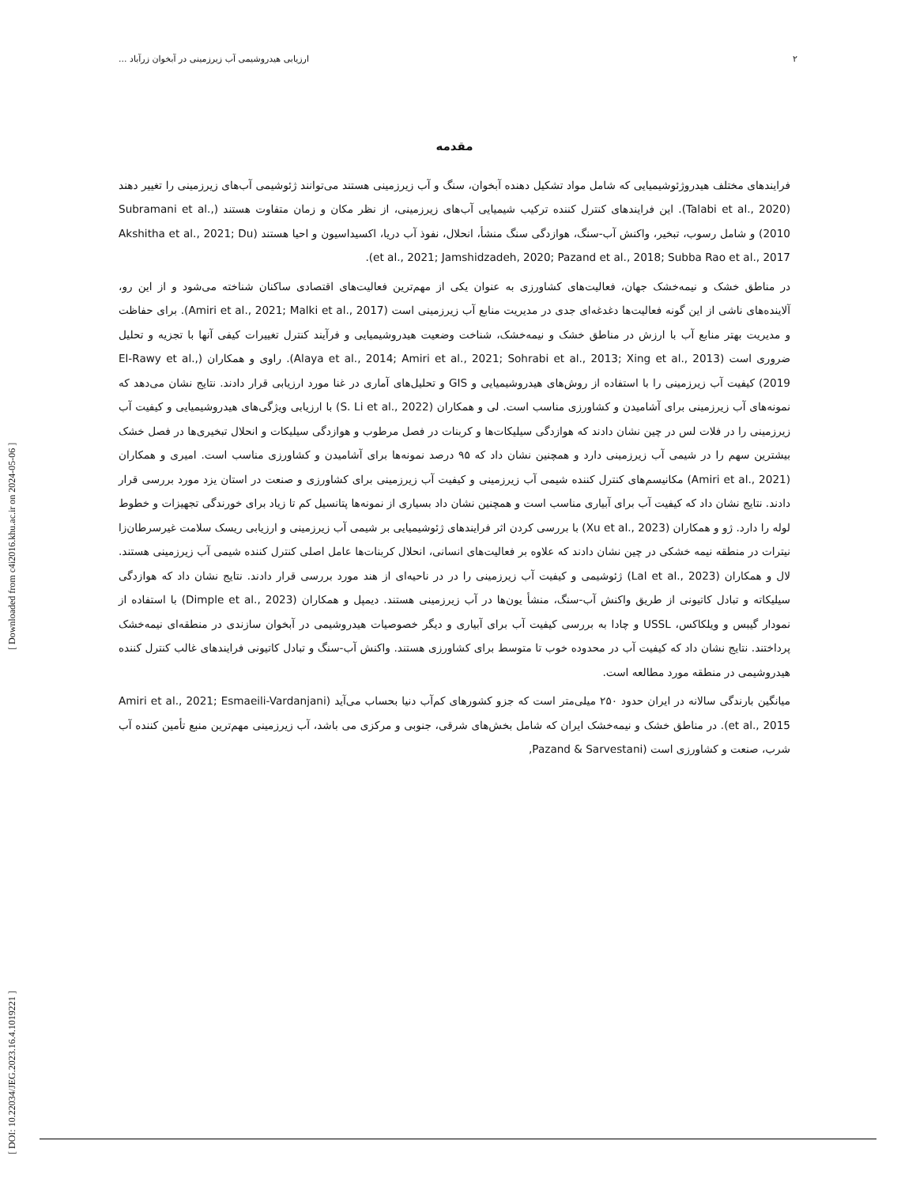۲ ارزیابی هیدروشیمی آب زیرزمینی در آبخوان زرآباد ...
[ DOI: 10.22034/JEG.2023.16.4.1019221 ] [ Downloaded from c4i2016.khu.ac.ir on 2024-05-06 ]
مقدمه
فرایندهای مختلف هیدروژئوشیمیایی که شامل مواد تشکیل دهنده آبخوان، سنگ و آب زیرزمینی هستند می‌توانند ژئوشیمی آب‌های زیرزمینی را تغییر دهند (Talabi et al., 2020). این فرایندهای کنترل کننده ترکیب شیمیایی آب‌های زیرزمینی، از نظر مکان و زمان متفاوت هستند (Subramani et al., 2010) و شامل رسوب، تبخیر، واکنش آب-سنگ، هوازدگی سنگ منشأ، انحلال، نفوذ آب دریا، اکسیداسیون و احیا هستند (Akshitha et al., 2021; Du et al., 2021; Jamshidzadeh, 2020; Pazand et al., 2018; Subba Rao et al., 2017).
در مناطق خشک و نیمه‌خشک جهان، فعالیت‌های کشاورزی به عنوان یکی از مهم‌ترین فعالیت‌های اقتصادی ساکنان شناخته می‌شود و از این رو، آلاینده‌های ناشی از این گونه فعالیت‌ها دغدغه‌ای جدی در مدیریت منابع آب زیرزمینی است (Amiri et al., 2021; Malki et al., 2017). برای حفاظت و مدیریت بهتر منابع آب با ارزش در مناطق خشک و نیمه‌خشک، شناخت وضعیت هیدروشیمیایی و فرآیند کنترل تغییرات کیفی آنها با تجزیه و تحلیل ضروری است (Alaya et al., 2014; Amiri et al., 2021; Sohrabi et al., 2013; Xing et al., 2013). راوی و همکاران (El-Rawy et al., 2019) کیفیت آب زیرزمینی را با استفاده از روش‌های هیدروشیمیایی و GIS و تحلیل‌های آماری در غنا مورد ارزیابی قرار دادند. نتایج نشان می‌دهد که نمونه‌های آب زیرزمینی برای آشامیدن و کشاورزی مناسب است. لی و همکاران (S. Li et al., 2022) با ارزیابی ویژگی‌های هیدروشیمیایی و کیفیت آب زیرزمینی را در فلات لس در چین نشان دادند که هوازدگی سیلیکات‌ها و کربنات در فصل مرطوب و هوازدگی سیلیکات و انحلال تبخیری‌ها در فصل خشک بیشترین سهم را در شیمی آب زیرزمینی دارد و همچنین نشان داد که ۹۵ درصد نمونه‌ها برای آشامیدن و کشاورزی مناسب است. امیری و همکاران (Amiri et al., 2021) مکانیسم‌های کنترل کننده شیمی آب زیرزمینی و کیفیت آب زیرزمینی برای کشاورزی و صنعت در استان یزد مورد بررسی قرار دادند. نتایج نشان داد که کیفیت آب برای آبیاری مناسب است و همچنین نشان داد بسیاری از نمونه‌ها پتانسیل کم تا زیاد برای خورندگی تجهیزات و خطوط لوله را دارد. ژو و همکاران (Xu et al., 2023) با بررسی کردن اثر فرایندهای ژئوشیمیایی بر شیمی آب زیرزمینی و ارزیابی ریسک سلامت غیرسرطان‌زا نیترات در منطقه نیمه خشکی در چین نشان دادند که علاوه بر فعالیت‌های انسانی، انحلال کربنات‌ها عامل اصلی کنترل کننده شیمی آب زیرزمینی هستند. لال و همکاران (Lal et al., 2023) ژئوشیمی و کیفیت آب زیرزمینی را در در ناحیه‌ای از هند مورد بررسی قرار دادند. نتایج نشان داد که هوازدگی سیلیکاته و تبادل کاتیونی از طریق واکنش آب-سنگ، منشأ یون‌ها در آب زیرزمینی هستند. دیمپل و همکاران (Dimple et al., 2023) با استفاده از نمودار گیبس و ویلکاکس، USSL و چادا به بررسی کیفیت آب برای آبیاری و دیگر خصوصیات هیدروشیمی در آبخوان سازندی در منطقه‌ای نیمه‌خشک پرداختند. نتایج نشان داد که کیفیت آب در محدوده خوب تا متوسط برای کشاورزی هستند. واکنش آب-سنگ و تبادل کاتیونی فرایندهای غالب کنترل کننده هیدروشیمی در منطقه مورد مطالعه است.
میانگین بارندگی سالانه در ایران حدود ۲۵۰ میلی‌متر است که جزو کشورهای کم‌آب دنیا بحساب می‌آید (Amiri et al., 2021; Esmaeili-Vardanjani et al., 2015). در مناطق خشک و نیمه‌خشک ایران که شامل بخش‌های شرقی، جنوبی و مرکزی می باشد، آب زیرزمینی مهم‌ترین منبع تأمین کننده آب شرب، صنعت و کشاورزی است (Pazand & Sarvestani,